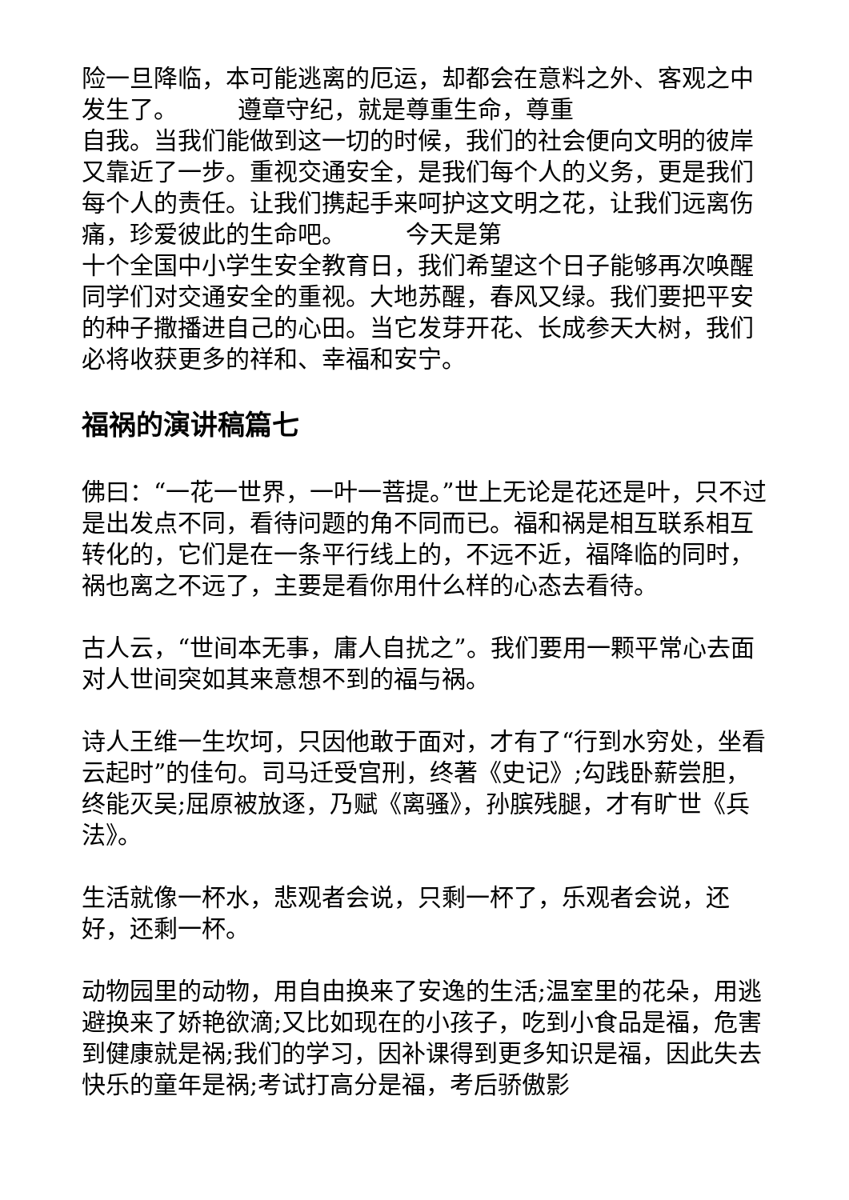险一旦降临，本可能逃离的厄运，却都会在意料之外、客观之中发生了。　　　遵章守纪，就是尊重生命，尊重
自我。当我们能做到这一切的时候，我们的社会便向文明的彼岸又靠近了一步。重视交通安全，是我们每个人的义务，更是我们每个人的责任。让我们携起手来呵护这文明之花，让我们远离伤痛，珍爱彼此的生命吧。　　　今天是第
十个全国中小学生安全教育日，我们希望这个日子能够再次唤醒同学们对交通安全的重视。大地苏醒，春风又绿。我们要把平安的种子撒播进自己的心田。当它发芽开花、长成参天大树，我们必将收获更多的祥和、幸福和安宁。
福祸的演讲稿篇七
佛曰：“一花一世界，一叶一菩提。”世上无论是花还是叶，只不过是出发点不同，看待问题的角不同而已。福和祸是相互联系相互转化的，它们是在一条平行线上的，不远不近，福降临的同时，祸也离之不远了，主要是看你用什么样的心态去看待。
古人云，“世间本无事，庸人自扰之”。我们要用一颗平常心去面对人世间突如其来意想不到的福与祸。
诗人王维一生坎坷，只因他敢于面对，才有了“行到水穷处，坐看云起时”的佳句。司马迁受宫刑，终著《史记》;勾践卧薪尝胆，终能灭吴;屈原被放逐，乃赋《离骚》，孙膑残腿，才有旷世《兵法》。
生活就像一杯水，悲观者会说，只剩一杯了，乐观者会说，还好，还剩一杯。
动物园里的动物，用自由换来了安逸的生活;温室里的花朵，用逃避换来了娇艳欲滴;又比如现在的小孩子，吃到小食品是福，危害到健康就是祸;我们的学习，因补课得到更多知识是福，因此失去快乐的童年是祸;考试打高分是福，考后骄傲影